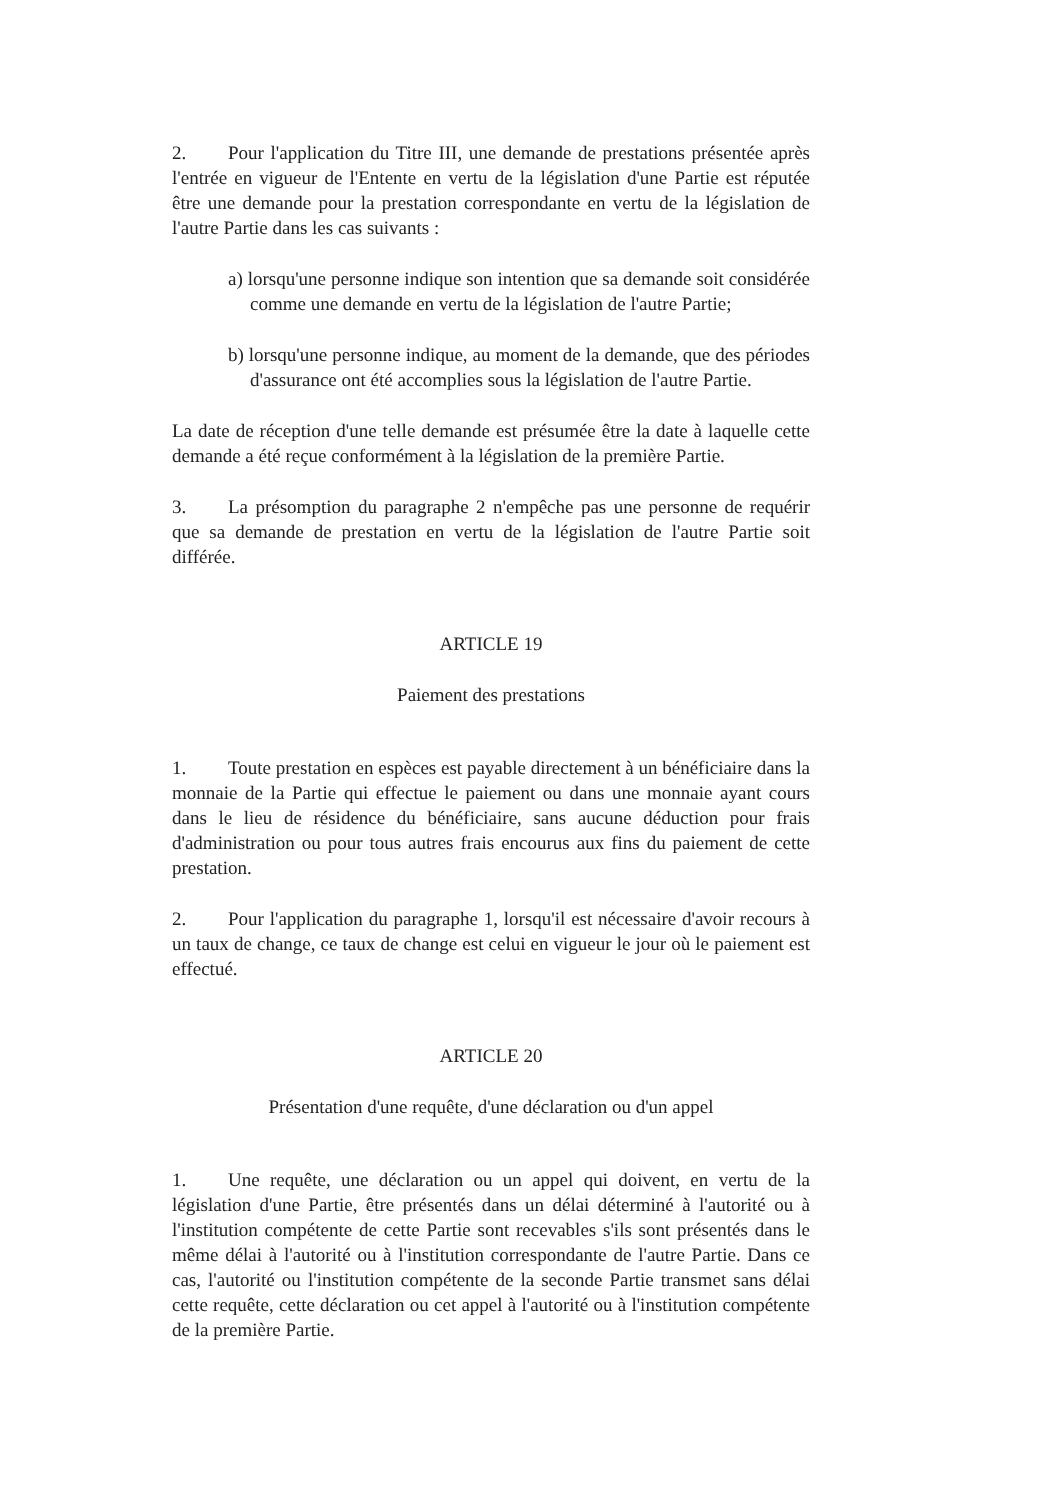2. Pour l'application du Titre III, une demande de prestations présentée après l'entrée en vigueur de l'Entente en vertu de la législation d'une Partie est réputée être une demande pour la prestation correspondante en vertu de la législation de l'autre Partie dans les cas suivants :
a) lorsqu'une personne indique son intention que sa demande soit considérée comme une demande en vertu de la législation de l'autre Partie;
b) lorsqu'une personne indique, au moment de la demande, que des périodes d'assurance ont été accomplies sous la législation de l'autre Partie.
La date de réception d'une telle demande est présumée être la date à laquelle cette demande a été reçue conformément à la législation de la première Partie.
3. La présomption du paragraphe 2 n'empêche pas une personne de requérir que sa demande de prestation en vertu de la législation de l'autre Partie soit différée.
ARTICLE 19
Paiement des prestations
1. Toute prestation en espèces est payable directement à un bénéficiaire dans la monnaie de la Partie qui effectue le paiement ou dans une monnaie ayant cours dans le lieu de résidence du bénéficiaire, sans aucune déduction pour frais d'administration ou pour tous autres frais encourus aux fins du paiement de cette prestation.
2. Pour l'application du paragraphe 1, lorsqu'il est nécessaire d'avoir recours à un taux de change, ce taux de change est celui en vigueur le jour où le paiement est effectué.
ARTICLE 20
Présentation d'une requête, d'une déclaration ou d'un appel
1. Une requête, une déclaration ou un appel qui doivent, en vertu de la législation d'une Partie, être présentés dans un délai déterminé à l'autorité ou à l'institution compétente de cette Partie sont recevables s'ils sont présentés dans le même délai à l'autorité ou à l'institution correspondante de l'autre Partie. Dans ce cas, l'autorité ou l'institution compétente de la seconde Partie transmet sans délai cette requête, cette déclaration ou cet appel à l'autorité ou à l'institution compétente de la première Partie.